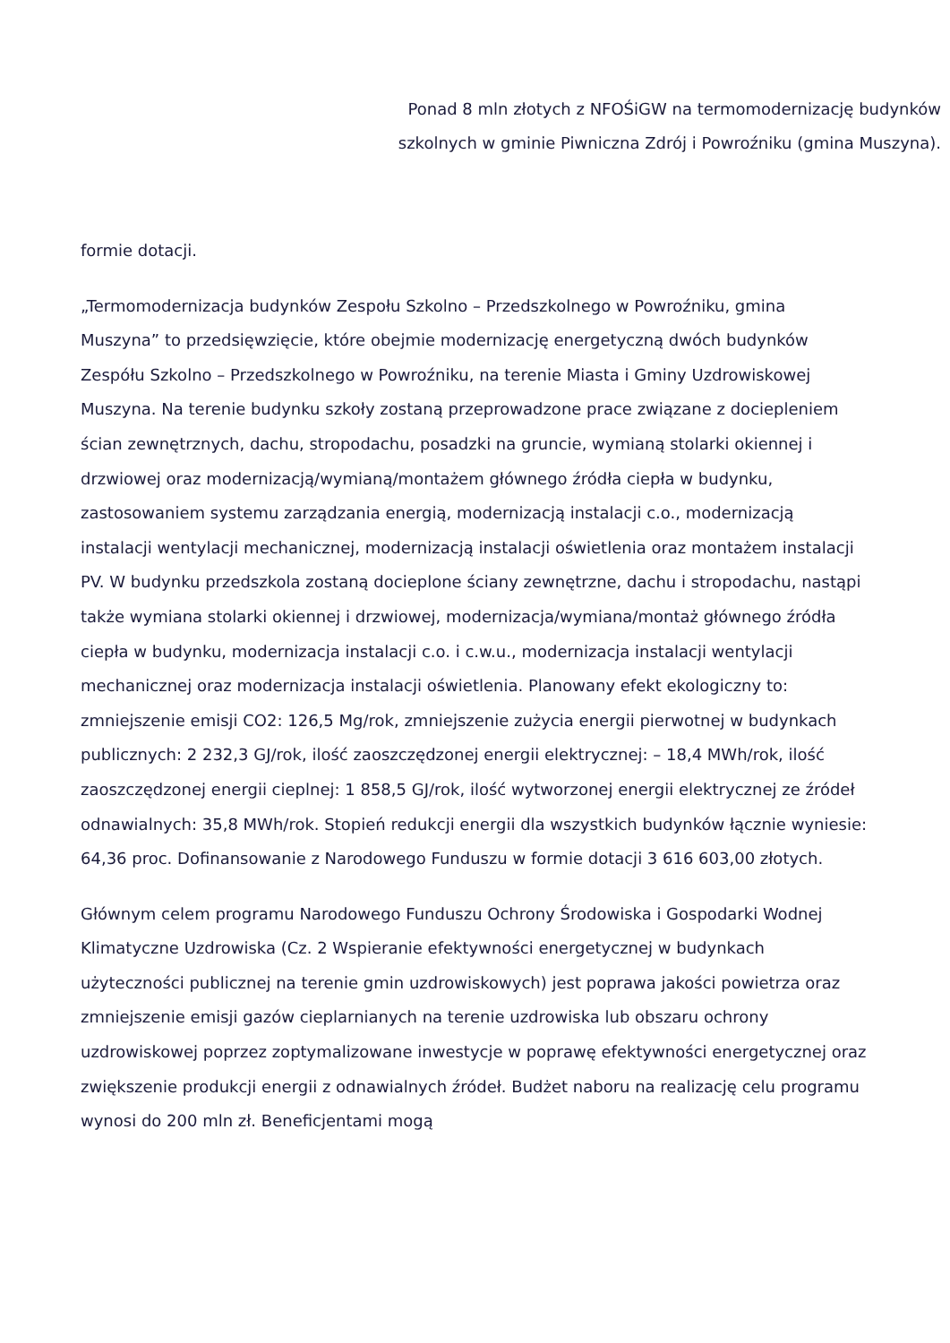Ponad 8 mln złotych z NFOŚiGW na termomodernizację budynków
szkolnych w gminie Piwniczna Zdrój i Powroźniku (gmina Muszyna).
formie dotacji.
„Termomodernizacja budynków Zespołu Szkolno – Przedszkolnego w Powroźniku, gmina Muszyna” to przedsięwzięcie, które obejmie modernizację energetyczną dwóch budynków Zespółu Szkolno – Przedszkolnego w Powroźniku, na terenie Miasta i Gminy Uzdrowiskowej Muszyna. Na terenie budynku szkoły zostaną przeprowadzone prace związane z dociepleniem ścian zewnętrznych, dachu, stropodachu, posadzki na gruncie, wymianą stolarki okiennej i drzwiowej oraz modernizacją/wymianą/montażem głównego źródła ciepła w budynku, zastosowaniem systemu zarządzania energią, modernizacją instalacji c.o., modernizacją instalacji wentylacji mechanicznej, modernizacją instalacji oświetlenia oraz montażem instalacji PV. W budynku przedszkola zostaną docieplone ściany zewnętrzne, dachu i stropodachu, nastąpi
także wymiana stolarki okiennej i drzwiowej, modernizacja/wymiana/montaż głównego źródła ciepła w budynku, modernizacja instalacji c.o. i c.w.u., modernizacja instalacji wentylacji mechanicznej oraz modernizacja instalacji oświetlenia. Planowany efekt ekologiczny to: zmniejszenie emisji CO2: 126,5 Mg/rok, zmniejszenie zużycia energii pierwotnej w budynkach publicznych: 2 232,3 GJ/rok, ilość zaoszczędzonej energii elektrycznej: – 18,4 MWh/rok, ilość zaoszczędzonej energii cieplnej: 1 858,5 GJ/rok, ilość wytworzonej energii elektrycznej ze źródeł odnawialnych: 35,8 MWh/rok. Stopień redukcji energii dla wszystkich budynków łącznie wyniesie: 64,36 proc. Dofinansowanie z Narodowego Funduszu w formie dotacji 3 616 603,00 złotych.
Głównym celem programu Narodowego Funduszu Ochrony Środowiska i Gospodarki Wodnej Klimatyczne Uzdrowiska (Cz. 2 Wspieranie efektywności energetycznej w budynkach użyteczności publicznej na terenie gmin uzdrowiskowych) jest poprawa jakości powietrza oraz zmniejszenie emisji gazów cieplarnianych na terenie uzdrowiska lub obszaru ochrony uzdrowiskowej poprzez zoptymalizowane inwestycje w poprawę efektywności energetycznej oraz zwiększenie produkcji energii z odnawialnych źródeł. Budżet naboru na realizację celu programu wynosi do 200 mln zł. Beneficjentami mogą